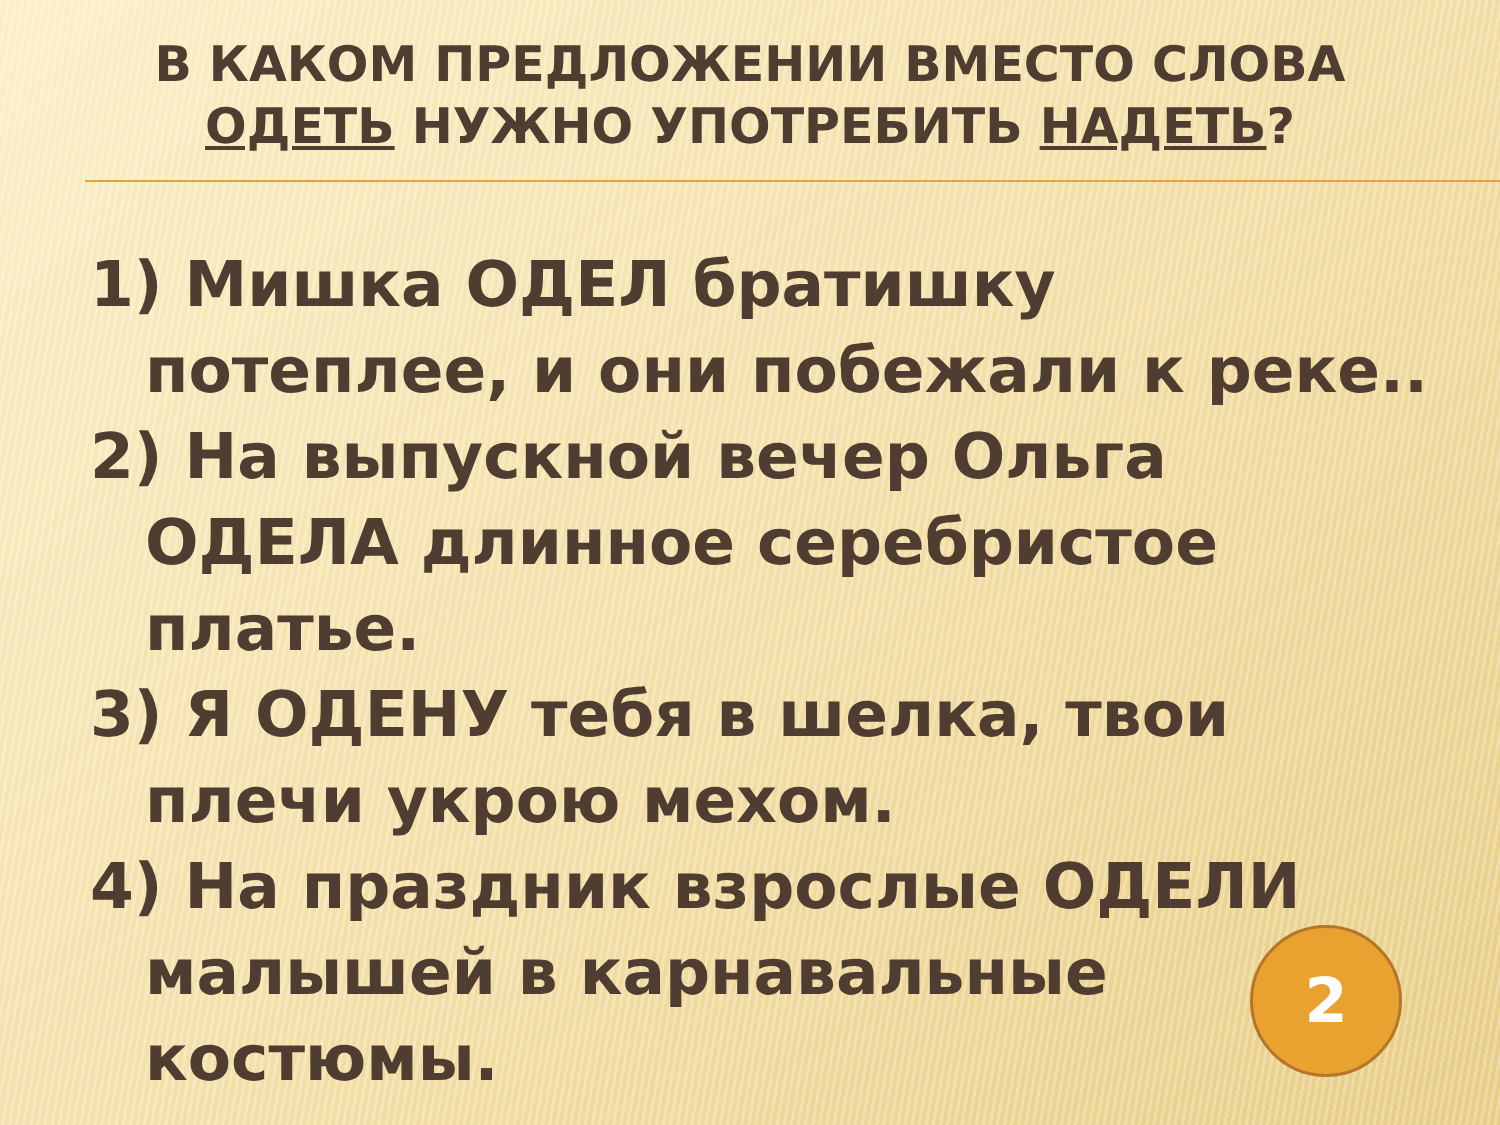В КАКОМ ПРЕДЛОЖЕНИИ ВМЕСТО СЛОВА ОДЕТЬ НУЖНО УПОТРЕБИТЬ НАДЕТЬ?
1) Мишка ОДЕЛ братишку потеплее, и они побежали к реке..
2) На выпускной вечер Ольга ОДЕЛА длинное серебристое платье.
3) Я ОДЕНУ тебя в шелка, твои плечи укрою мехом.
4) На праздник взрослые ОДЕЛИ малышей в карнавальные костюмы.
2